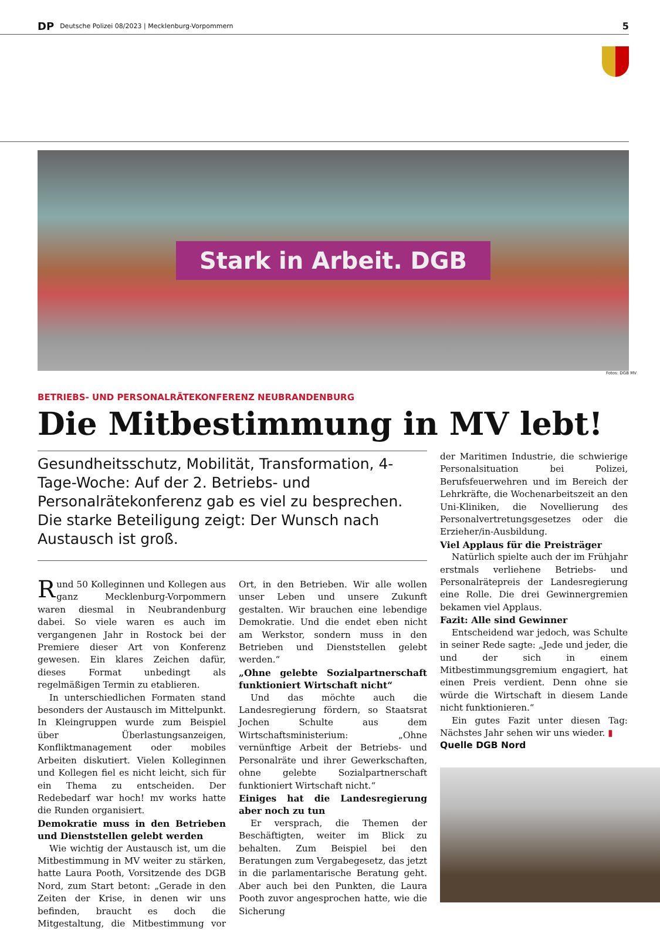DP Deutsche Polizei 08/2023 | Mecklenburg-Vorpommern 5
Stark in Arbeit. DGB
Fotos: DGB MV
BETRIEBS- UND PERSONALRÄTEKONFERENZ NEUBRANDENBURG
Die Mitbestimmung in MV lebt!
Gesundheitsschutz, Mobilität, Transformation, 4-Tage-Woche: Auf der 2. Betriebs- und Personalrätekonferenz gab es viel zu besprechen. Die starke Beteiligung zeigt: Der Wunsch nach Austausch ist groß.
Rund 50 Kolleginnen und Kollegen aus ganz Mecklenburg-Vorpommern waren diesmal in Neubrandenburg dabei. So viele waren es auch im vergangenen Jahr in Rostock bei der Premiere dieser Art von Konferenz gewesen. Ein klares Zeichen dafür, dieses Format unbedingt als regelmäßigen Termin zu etablieren.
In unterschiedlichen Formaten stand besonders der Austausch im Mittelpunkt. In Kleingruppen wurde zum Beispiel über Überlastungsanzeigen, Konfliktmanagement oder mobiles Arbeiten diskutiert. Vielen Kolleginnen und Kollegen fiel es nicht leicht, sich für ein Thema zu entscheiden. Der Redebedarf war hoch! mv works hatte die Runden organisiert.
Demokratie muss in den Betrieben und Dienststellen gelebt werden
Wie wichtig der Austausch ist, um die Mitbestimmung in MV weiter zu stärken, hatte Laura Pooth, Vorsitzende des DGB Nord, zum Start betont: „Gerade in den Zeiten der Krise, in denen wir uns befinden, braucht es doch die Mitgestaltung, die Mitbestimmung vor Ort, in den Betrieben. Wir alle wollen unser Leben und unsere Zukunft gestalten. Wir brauchen eine lebendige Demokratie. Und die endet eben nicht am Werkstor, sondern muss in den Betrieben und Dienststellen gelebt werden.“
„Ohne gelebte Sozialpartnerschaft funktioniert Wirtschaft nicht“
Und das möchte auch die Landesregierung fördern, so Staatsrat Jochen Schulte aus dem Wirtschaftsministerium: „Ohne vernünftige Arbeit der Betriebs- und Personalräte und ihrer Gewerkschaften, ohne gelebte Sozialpartnerschaft funktioniert Wirtschaft nicht.“
Einiges hat die Landesregierung aber noch zu tun
Er versprach, die Themen der Beschäftigten, weiter im Blick zu behalten. Zum Beispiel bei den Beratungen zum Vergabegesetz, das jetzt in die parlamentarische Beratung geht. Aber auch bei den Punkten, die Laura Pooth zuvor angesprochen hatte, wie die Sicherung
der Maritimen Industrie, die schwierige Personalsituation bei Polizei, Berufsfeuerwehren und im Bereich der Lehrkräfte, die Wochenarbeitszeit an den Uni-Kliniken, die Novellierung des Personalvertretungsgesetzes oder die Erzieher/in-Ausbildung.
Viel Applaus für die Preisträger
Natürlich spielte auch der im Frühjahr erstmals verliehene Betriebs- und Personalrätepreis der Landesregierung eine Rolle. Die drei Gewinnergremien bekamen viel Applaus.
Fazit: Alle sind Gewinner
Entscheidend war jedoch, was Schulte in seiner Rede sagte: „Jede und jeder, die und der sich in einem Mitbestimmungsgremium engagiert, hat einen Preis verdient. Denn ohne sie würde die Wirtschaft in diesem Lande nicht funktionieren.“
Ein gutes Fazit unter diesen Tag: Nächstes Jahr sehen wir uns wieder. ▮
Quelle DGB Nord